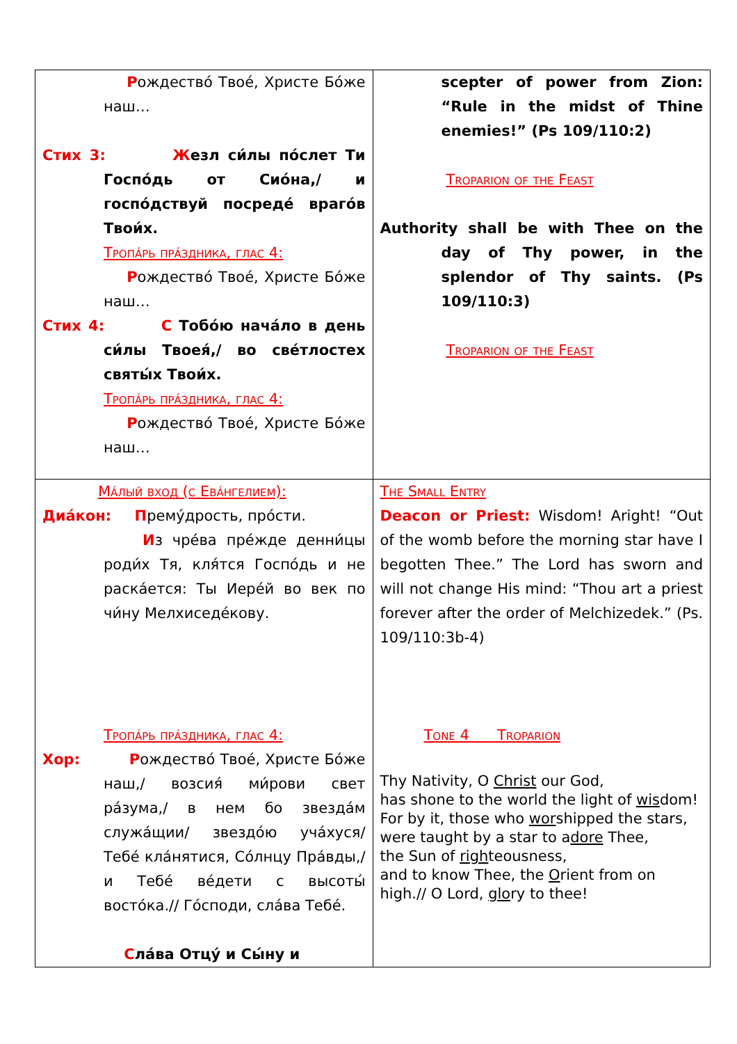| Р ождество́ Твое́, Христе Бо́же наш… Стих 3: Ж езл си́лы по́слет Ти Госпо́дь от Сио́на,/ и госпо́дствуй посреде́ враго́в Твои́х. Тропа́рь пра́здника, глас 4: Р ождество́ Твое́, Христе Бо́же наш… Стих 4: С Тобо́ю нача́ло в день си́лы Твоея́,/ во све́тлостех святы́х Твои́х. Тропа́рь пра́здника, глас 4: Р ождество́ Твое́, Христе Бо́же наш… | scepter of power from Zion: “Rule in the midst of Thine enemies!” (Ps 109/110:2) Troparion of the Feast Authority shall be with Thee on the day of Thy power, in the splendor of Thy saints. (Ps 109/110:3) Troparion of the Feast |
| Ма́лый вход (с Ева́нгелием): Диа́кон: П рему́дрость, про́сти. И з чре́ва пре́жде денни́цы роди́х Тя, кля́тся Госпо́дь и не раска́ется: Ты Иере́й во век по чи́ну Мелхиседе́кову. Тропа́рь пра́здника, глас 4: Хор: Р ождество́ Твое́, Христе Бо́же наш,/ возсия́ ми́рови свет ра́зума,/ в нем бо звезда́м служа́щии/ звездо́ю уча́хуся/ Тебе́ кла́нятися, Со́лнцу Пра́вды,/ и Тебе́ ве́дети с высоты́ восто́ка.// Го́споди, сла́ва Тебе́. С ла́ва Отцу́ и Сы́ну и | The Small Entry Deacon or Priest: Wisdom! Aright! “Out of the womb before the morning star have I begotten Thee.” The Lord has sworn and will not change His mind: “Thou art a priest forever after the order of Melchizedek.” (Ps. 109/110:3b-4) Tone 4 Troparion Thy Nativity, O Christ our God, has shone to the world the light of wis dom! For by it, those who wor shipped the stars, were taught by a star to a dore Thee, the Sun of righ teousness, and to know Thee, the O rient from on high.// O Lord, glo ry to thee! |